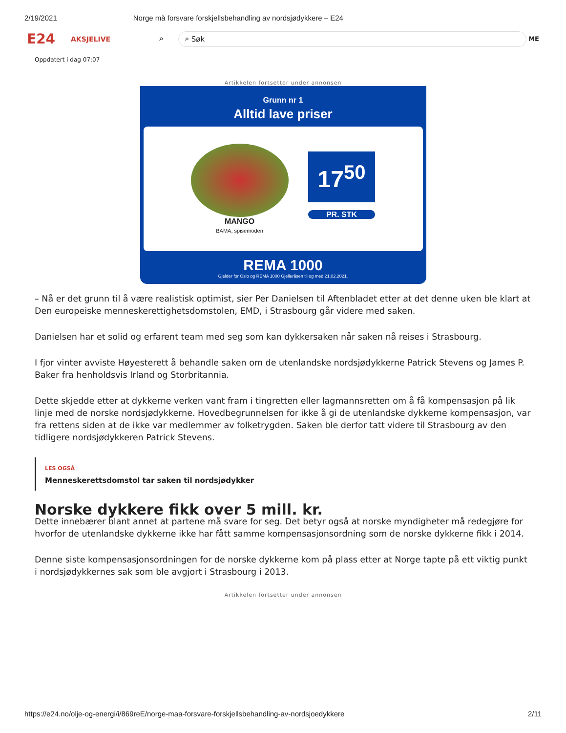2/19/2021 Norge må forsvare forskjellsbehandling av nordsjødykkere – E24
E24
AKSJELIVE ⌕
⌕ Søk
ME
Oppdatert i dag 07:07
Artikkelen fortsetter under annonsen
Grunn nr 1
Alltid lave priser
MANGO
BAMA, spisemoden
17<sup>50</sup>
PR. STK
REMA 1000
Gjelder for Oslo og REMA 1000 Gjelleråsen til og med 21.02.2021.
– Nå er det grunn til å være realistisk optimist, sier Per Danielsen til Aftenbladet etter at det denne uken ble klart at Den europeiske menneskerettighetsdomstolen, EMD, i Strasbourg går videre med saken.
Danielsen har et solid og erfarent team med seg som kan dykkersaken når saken nå reises i Strasbourg.
I fjor vinter avviste Høyesterett å behandle saken om de utenlandske nordsjødykkerne Patrick Stevens og James P. Baker fra henholdsvis Irland og Storbritannia.
Dette skjedde etter at dykkerne verken vant fram i tingretten eller lagmannsretten om å få kompensasjon på lik linje med de norske nordsjødykkerne. Hovedbegrunnelsen for ikke å gi de utenlandske dykkerne kompensasjon, var fra rettens siden at de ikke var medlemmer av folketrygden. Saken ble derfor tatt videre til Strasbourg av den tidligere nordsjødykkeren Patrick Stevens.
LES OGSÅ
Menneskerettsdomstol tar saken til nordsjødykker
Norske dykkere fikk over 5 mill. kr.
Dette innebærer blant annet at partene må svare for seg. Det betyr også at norske myndigheter må redegjøre for hvorfor de utenlandske dykkerne ikke har fått samme kompensasjonsordning som de norske dykkerne fikk i 2014.
Denne siste kompensasjonsordningen for de norske dykkerne kom på plass etter at Norge tapte på ett viktig punkt i nordsjødykkernes sak som ble avgjort i Strasbourg i 2013.
Artikkelen fortsetter under annonsen
https://e24.no/olje-og-energi/i/869reE/norge-maa-forsvare-forskjellsbehandling-av-nordsjoedykkere 2/11